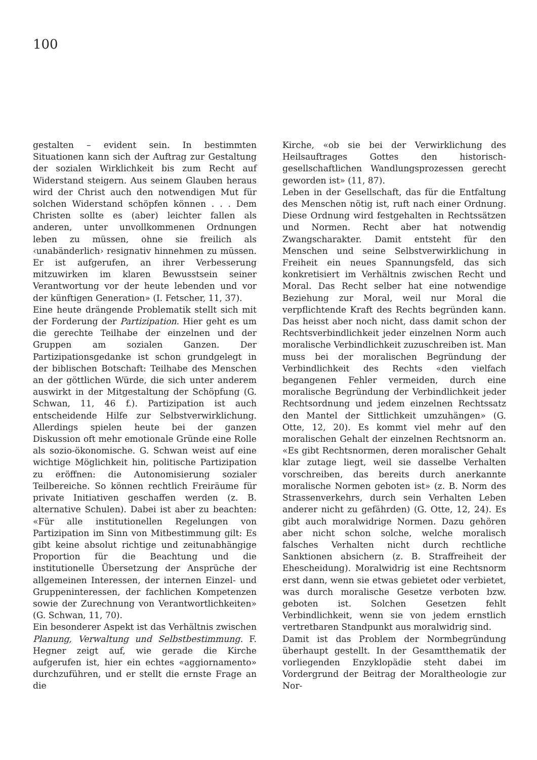100
gestalten – evident sein. In bestimmten Situationen kann sich der Auftrag zur Gestaltung der sozialen Wirklichkeit bis zum Recht auf Widerstand steigern. Aus seinem Glauben heraus wird der Christ auch den notwendigen Mut für solchen Widerstand schöpfen können . . . Dem Christen sollte es (aber) leichter fallen als anderen, unter unvollkommenen Ordnungen leben zu müssen, ohne sie freilich als ‹unabänderlich› resignativ hinnehmen zu müssen. Er ist aufgerufen, an ihrer Verbesserung mitzuwirken im klaren Bewusstsein seiner Verantwortung vor der heute lebenden und vor der künftigen Generation» (I. Fetscher, 11, 37).
Eine heute drängende Problematik stellt sich mit der Forderung der Partizipation. Hier geht es um die gerechte Teilhabe der einzelnen und der Gruppen am sozialen Ganzen. Der Partizipationsgedanke ist schon grundgelegt in der biblischen Botschaft: Teilhabe des Menschen an der göttlichen Würde, die sich unter anderem auswirkt in der Mitgestaltung der Schöpfung (G. Schwan, 11, 46 f.). Partizipation ist auch entscheidende Hilfe zur Selbstverwirklichung. Allerdings spielen heute bei der ganzen Diskussion oft mehr emotionale Gründe eine Rolle als sozio-ökonomische. G. Schwan weist auf eine wichtige Möglichkeit hin, politische Partizipation zu eröffnen: die Autonomisierung sozialer Teilbereiche. So können rechtlich Freiräume für private Initiativen geschaffen werden (z. B. alternative Schulen). Dabei ist aber zu beachten: «Für alle institutionellen Regelungen von Partizipation im Sinn von Mitbestimmung gilt: Es gibt keine absolut richtige und zeitunabhängige Proportion für die Beachtung und die institutionelle Übersetzung der Ansprüche der allgemeinen Interessen, der internen Einzel- und Gruppeninteressen, der fachlichen Kompetenzen sowie der Zurechnung von Verantwortlichkeiten» (G. Schwan, 11, 70).
Ein besonderer Aspekt ist das Verhältnis zwischen Planung, Verwaltung und Selbstbestimmung. F. Hegner zeigt auf, wie gerade die Kirche aufgerufen ist, hier ein echtes «aggiornamento» durchzuführen, und er stellt die ernste Frage an die
Kirche, «ob sie bei der Verwirklichung des Heilsauftrages Gottes den historisch-gesellschaftlichen Wandlungsprozessen gerecht geworden ist» (11, 87).
Leben in der Gesellschaft, das für die Entfaltung des Menschen nötig ist, ruft nach einer Ordnung. Diese Ordnung wird festgehalten in Rechtssätzen und Normen. Recht aber hat notwendig Zwangscharakter. Damit entsteht für den Menschen und seine Selbstverwirklichung in Freiheit ein neues Spannungsfeld, das sich konkretisiert im Verhältnis zwischen Recht und Moral. Das Recht selber hat eine notwendige Beziehung zur Moral, weil nur Moral die verpflichtende Kraft des Rechts begründen kann. Das heisst aber noch nicht, dass damit schon der Rechtsverbindlichkeit jeder einzelnen Norm auch moralische Verbindlichkeit zuzuschreiben ist. Man muss bei der moralischen Begründung der Verbindlichkeit des Rechts «den vielfach begangenen Fehler vermeiden, durch eine moralische Begründung der Verbindlichkeit jeder Rechtsordnung und jedem einzelnen Rechtssatz den Mantel der Sittlichkeit umzuhängen» (G. Otte, 12, 20). Es kommt viel mehr auf den moralischen Gehalt der einzelnen Rechtsnorm an. «Es gibt Rechtsnormen, deren moralischer Gehalt klar zutage liegt, weil sie dasselbe Verhalten vorschreiben, das bereits durch anerkannte moralische Normen geboten ist» (z. B. Norm des Strassenverkehrs, durch sein Verhalten Leben anderer nicht zu gefährden) (G. Otte, 12, 24). Es gibt auch moralwidrige Normen. Dazu gehören aber nicht schon solche, welche moralisch falsches Verhalten nicht durch rechtliche Sanktionen absichern (z. B. Straffreiheit der Ehescheidung). Moralwidrig ist eine Rechtsnorm erst dann, wenn sie etwas gebietet oder verbietet, was durch moralische Gesetze verboten bzw. geboten ist. Solchen Gesetzen fehlt Verbindlichkeit, wenn sie von jedem ernstlich vertretbaren Standpunkt aus moralwidrig sind.
Damit ist das Problem der Normbegründung überhaupt gestellt. In der Gesamtthematik der vorliegenden Enzyklopädie steht dabei im Vordergrund der Beitrag der Moraltheologie zur Nor-